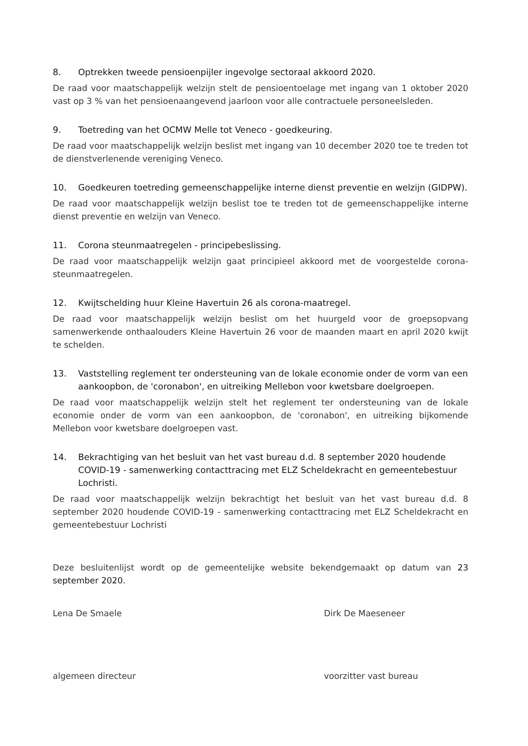8. Optrekken tweede pensioenpijler ingevolge sectoraal akkoord 2020.
De raad voor maatschappelijk welzijn stelt de pensioentoelage met ingang van 1 oktober 2020 vast op 3 % van het pensioenaangevend jaarloon voor alle contractuele personeelsleden.
9. Toetreding van het OCMW Melle tot Veneco - goedkeuring.
De raad voor maatschappelijk welzijn beslist met ingang van 10 december 2020 toe te treden tot de dienstverlenende vereniging Veneco.
10. Goedkeuren toetreding gemeenschappelijke interne dienst preventie en welzijn (GIDPW).
De raad voor maatschappelijk welzijn beslist toe te treden tot de gemeenschappelijke interne dienst preventie en welzijn van Veneco.
11. Corona steunmaatregelen - principebeslissing.
De raad voor maatschappelijk welzijn gaat principieel akkoord met de voorgestelde corona-steunmaatregelen.
12. Kwijtschelding huur Kleine Havertuin 26 als corona-maatregel.
De raad voor maatschappelijk welzijn beslist om het huurgeld voor de groepsopvang samenwerkende onthaalouders Kleine Havertuin 26 voor de maanden maart en april 2020 kwijt te schelden.
13. Vaststelling reglement ter ondersteuning van de lokale economie onder de vorm van een aankoopbon, de 'coronabon', en uitreiking Mellebon voor kwetsbare doelgroepen.
De raad voor maatschappelijk welzijn stelt het reglement ter ondersteuning van de lokale economie onder de vorm van een aankoopbon, de 'coronabon', en uitreiking bijkomende Mellebon voor kwetsbare doelgroepen vast.
14. Bekrachtiging van het besluit van het vast bureau d.d. 8 september 2020 houdende COVID-19 - samenwerking contacttracing met ELZ Scheldekracht en gemeentebestuur Lochristi.
De raad voor maatschappelijk welzijn bekrachtigt het besluit van het vast bureau d.d. 8 september 2020 houdende COVID-19 - samenwerking contacttracing met ELZ Scheldekracht en gemeentebestuur Lochristi
Deze besluitenlijst wordt op de gemeentelijke website bekendgemaakt op datum van 23 september 2020.
Lena De Smaele
algemeen directeur
Dirk De Maeseneer
voorzitter vast bureau